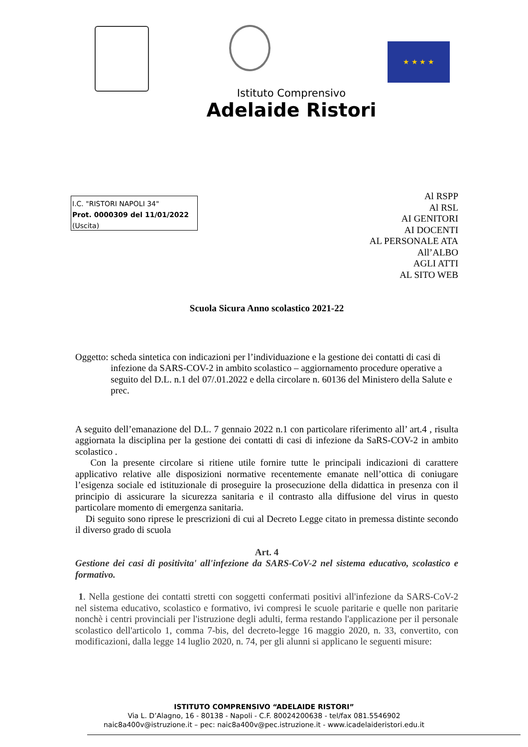★ ★ ★ ★
Istituto Comprensivo
Adelaide Ristori
I.C. "RISTORI NAPOLI 34"
Prot. 0000309 del 11/01/2022
(Uscita)
Al RSPP
Al RSL
AI GENITORI
AI DOCENTI
AL PERSONALE ATA
All’ALBO
AGLI ATTI
AL SITO WEB
Scuola Sicura Anno scolastico 2021-22
Oggetto: scheda sintetica con indicazioni per l’individuazione e la gestione dei contatti di casi di infezione da SARS-COV-2 in ambito scolastico – aggiornamento procedure operative a seguito del D.L. n.1 del 07/.01.2022 e della circolare n. 60136 del Ministero della Salute e prec.
A seguito dell’emanazione del D.L. 7 gennaio 2022 n.1 con particolare riferimento all’ art.4 , risulta aggiornata la disciplina per la gestione dei contatti di casi di infezione da SaRS-COV-2 in ambito scolastico .
Con la presente circolare si ritiene utile fornire tutte le principali indicazioni di carattere applicativo relative alle disposizioni normative recentemente emanate nell’ottica di coniugare l’esigenza sociale ed istituzionale di proseguire la prosecuzione della didattica in presenza con il principio di assicurare la sicurezza sanitaria e il contrasto alla diffusione del virus in questo particolare momento di emergenza sanitaria.
Di seguito sono riprese le prescrizioni di cui al Decreto Legge citato in premessa distinte secondo il diverso grado di scuola
Art. 4
Gestione dei casi di positivita' all'infezione da SARS-CoV-2 nel sistema educativo, scolastico e formativo.
1. Nella gestione dei contatti stretti con soggetti confermati positivi all'infezione da SARS-CoV-2 nel sistema educativo, scolastico e formativo, ivi compresi le scuole paritarie e quelle non paritarie nonchè i centri provinciali per l'istruzione degli adulti, ferma restando l'applicazione per il personale scolastico dell'articolo 1, comma 7-bis, del decreto-legge 16 maggio 2020, n. 33, convertito, con modificazioni, dalla legge 14 luglio 2020, n. 74, per gli alunni si applicano le seguenti misure:
ISTITUTO COMPRENSIVO “ADELAIDE RISTORI”
Via L. D’Alagno, 16 - 80138 - Napoli - C.F. 80024200638 - tel/fax 081.5546902
naic8a400v@istruzione.it – pec: naic8a400v@pec.istruzione.it - www.icadelaideristori.edu.it